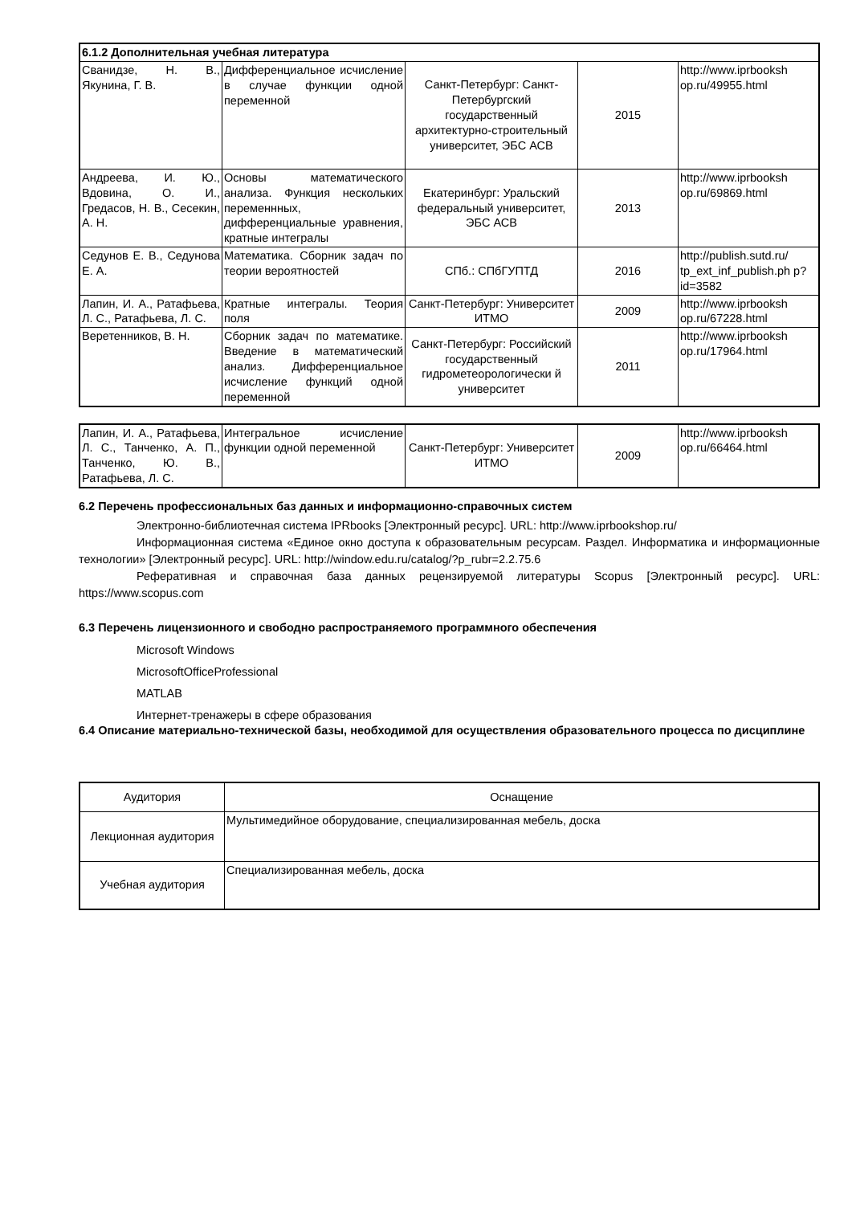| 6.1.2 Дополнительная учебная литература | | | | |
| Сванидзе, Н. В., Якунина, Г. В. | Дифференциальное исчисление в случае функции одной переменной | Санкт-Петербург: Санкт-Петербургский государственный архитектурно-строительный университет, ЭБС АСВ | 2015 | http://www.iprbooksh op.ru/49955.html |
| Андреева, И. Ю., Вдовина, О. И., Гредасов, Н. В., Сесекин, А. Н. | Основы математического анализа. Функция нескольких переменнных, дифференциальные уравнения, кратные интегралы | Екатеринбург: Уральский федеральный университет, ЭБС АСВ | 2013 | http://www.iprbooksh op.ru/69869.html |
| Седунов Е. В., Седунова Е. А. | Математика. Сборник задач по теории вероятностей | СПб.: СПбГУПТД | 2016 | http://publish.sutd.ru/ tp_ext_inf_publish.ph p?id=3582 |
| Лапин, И. А., Ратафьева, Л. С., Ратафьева, Л. С. | Кратные интегралы. Теория поля | Санкт-Петербург: Университет ИТМО | 2009 | http://www.iprbooksh op.ru/67228.html |
| Веретенников, В. Н. | Сборник задач по математике. Введение в математический анализ. Дифференциальное исчисление функций одной переменной | Санкт-Петербург: Российский государственный гидрометеорологически й университет | 2011 | http://www.iprbooksh op.ru/17964.html |
| Лапин, И. А., Ратафьева, Л. С., Танченко, А. П., Танченко, Ю. В., Ратафьева, Л. С. | Интегральное исчисление функции одной переменной | Санкт-Петербург: Университет ИТМО | 2009 | http://www.iprbooksh op.ru/66464.html |
6.2 Перечень профессиональных баз данных и информационно-справочных систем
Электронно-библиотечная система IPRbooks [Электронный ресурс]. URL: http://www.iprbookshop.ru/
Информационная система «Единое окно доступа к образовательным ресурсам. Раздел. Информатика и информационные технологии» [Электронный ресурс]. URL: http://window.edu.ru/catalog/?p_rubr=2.2.75.6
Реферативная и справочная база данных рецензируемой литературы Scopus [Электронный ресурс]. URL: https://www.scopus.com
6.3 Перечень лицензионного и свободно распространяемого программного обеспечения
Microsoft Windows
MicrosoftOfficeProfessional
MATLAB
Интернет-тренажеры в сфере образования
6.4 Описание материально-технической базы, необходимой для осуществления образовательного процесса по дисциплине
| Аудитория | Оснащение |
| Лекционная аудитория | Мультимедийное оборудование, специализированная мебель, доска |
| Учебная аудитория | Специализированная мебель, доска |